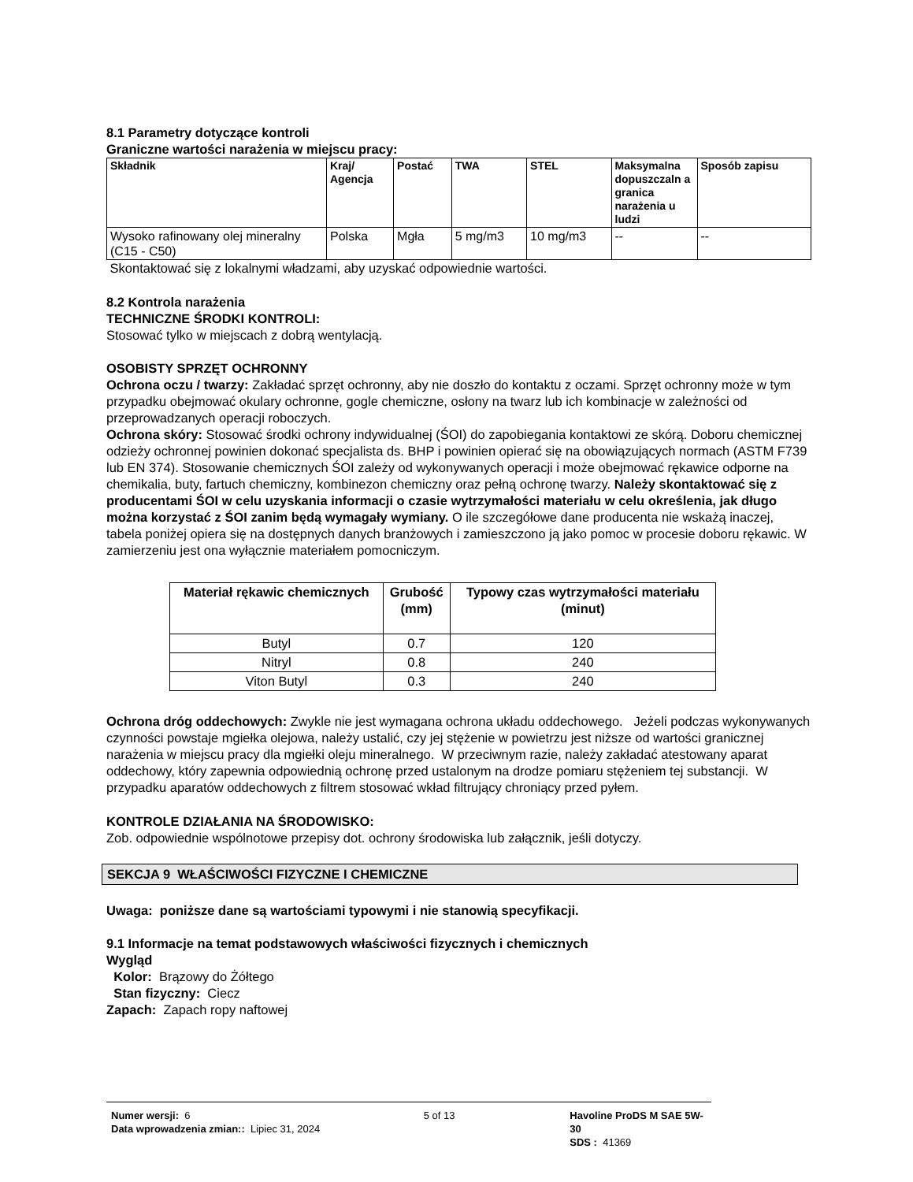8.1 Parametry dotyczące kontroli
Graniczne wartości narażenia w miejscu pracy:
| Składnik | Kraj/ Agencja | Postać | TWA | STEL | Maksymalna dopuszczaln a granica narażenia u ludzi | Sposób zapisu |
| --- | --- | --- | --- | --- | --- | --- |
| Wysoko rafinowany olej mineralny (C15 - C50) | Polska | Mgła | 5 mg/m3 | 10 mg/m3 | -- | -- |
Skontaktować się z lokalnymi władzami, aby uzyskać odpowiednie wartości.
8.2 Kontrola narażenia
TECHNICZNE ŚRODKI KONTROLI:
Stosować tylko w miejscach z dobrą wentylacją.
OSOBISTY SPRZĘT OCHRONNY
Ochrona oczu / twarzy: Zakładać sprzęt ochronny, aby nie doszło do kontaktu z oczami. Sprzęt ochronny może w tym przypadku obejmować okulary ochronne, gogle chemiczne, osłony na twarz lub ich kombinacje w zależności od przeprowadzanych operacji roboczych.
Ochrona skóry: Stosować środki ochrony indywidualnej (ŚOI) do zapobiegania kontaktowi ze skórą. Doboru chemicznej odzieży ochronnej powinien dokonać specjalista ds. BHP i powinien opierać się na obowiązujących normach (ASTM F739 lub EN 374). Stosowanie chemicznych ŚOI zależy od wykonywanych operacji i może obejmować rękawice odporne na chemikalia, buty, fartuch chemiczny, kombinezon chemiczny oraz pełną ochronę twarzy. Należy skontaktować się z producentami ŚOI w celu uzyskania informacji o czasie wytrzymałości materiału w celu określenia, jak długo można korzystać z ŚOI zanim będą wymagały wymiany. O ile szczegółowe dane producenta nie wskażą inaczej, tabela poniżej opiera się na dostępnych danych branżowych i zamieszczono ją jako pomoc w procesie doboru rękawic. W zamierzeniu jest ona wyłącznie materiałem pomocniczym.
| Materiał rękawic chemicznych | Grubość (mm) | Typowy czas wytrzymałości materiału (minut) |
| --- | --- | --- |
| Butyl | 0.7 | 120 |
| Nitryl | 0.8 | 240 |
| Viton Butyl | 0.3 | 240 |
Ochrona dróg oddechowych: Zwykle nie jest wymagana ochrona układu oddechowego. Jeżeli podczas wykonywanych czynności powstaje mgiełka olejowa, należy ustalić, czy jej stężenie w powietrzu jest niższe od wartości granicznej narażenia w miejscu pracy dla mgiełki oleju mineralnego. W przeciwnym razie, należy zakładać atestowany aparat oddechowy, który zapewnia odpowiednią ochronę przed ustalonym na drodze pomiaru stężeniem tej substancji. W przypadku aparatów oddechowych z filtrem stosować wkład filtrujący chroniący przed pyłem.
KONTROLE DZIAŁANIA NA ŚRODOWISKO:
Zob. odpowiednie wspólnotowe przepisy dot. ochrony środowiska lub załącznik, jeśli dotyczy.
SEKCJA 9 WŁAŚCIWOŚCI FIZYCZNE I CHEMICZNE
Uwaga: poniższe dane są wartościami typowymi i nie stanowią specyfikacji.
9.1 Informacje na temat podstawowych właściwości fizycznych i chemicznych
Wygląd
Kolor: Brązowy do Żółtego
Stan fizyczny: Ciecz
Zapach: Zapach ropy naftowej
Numer wersji: 6
Data wprowadzenia zmian:: Lipiec 31, 2024
5 of 13 Havoline ProDS M SAE 5W-30
SDS : 41369